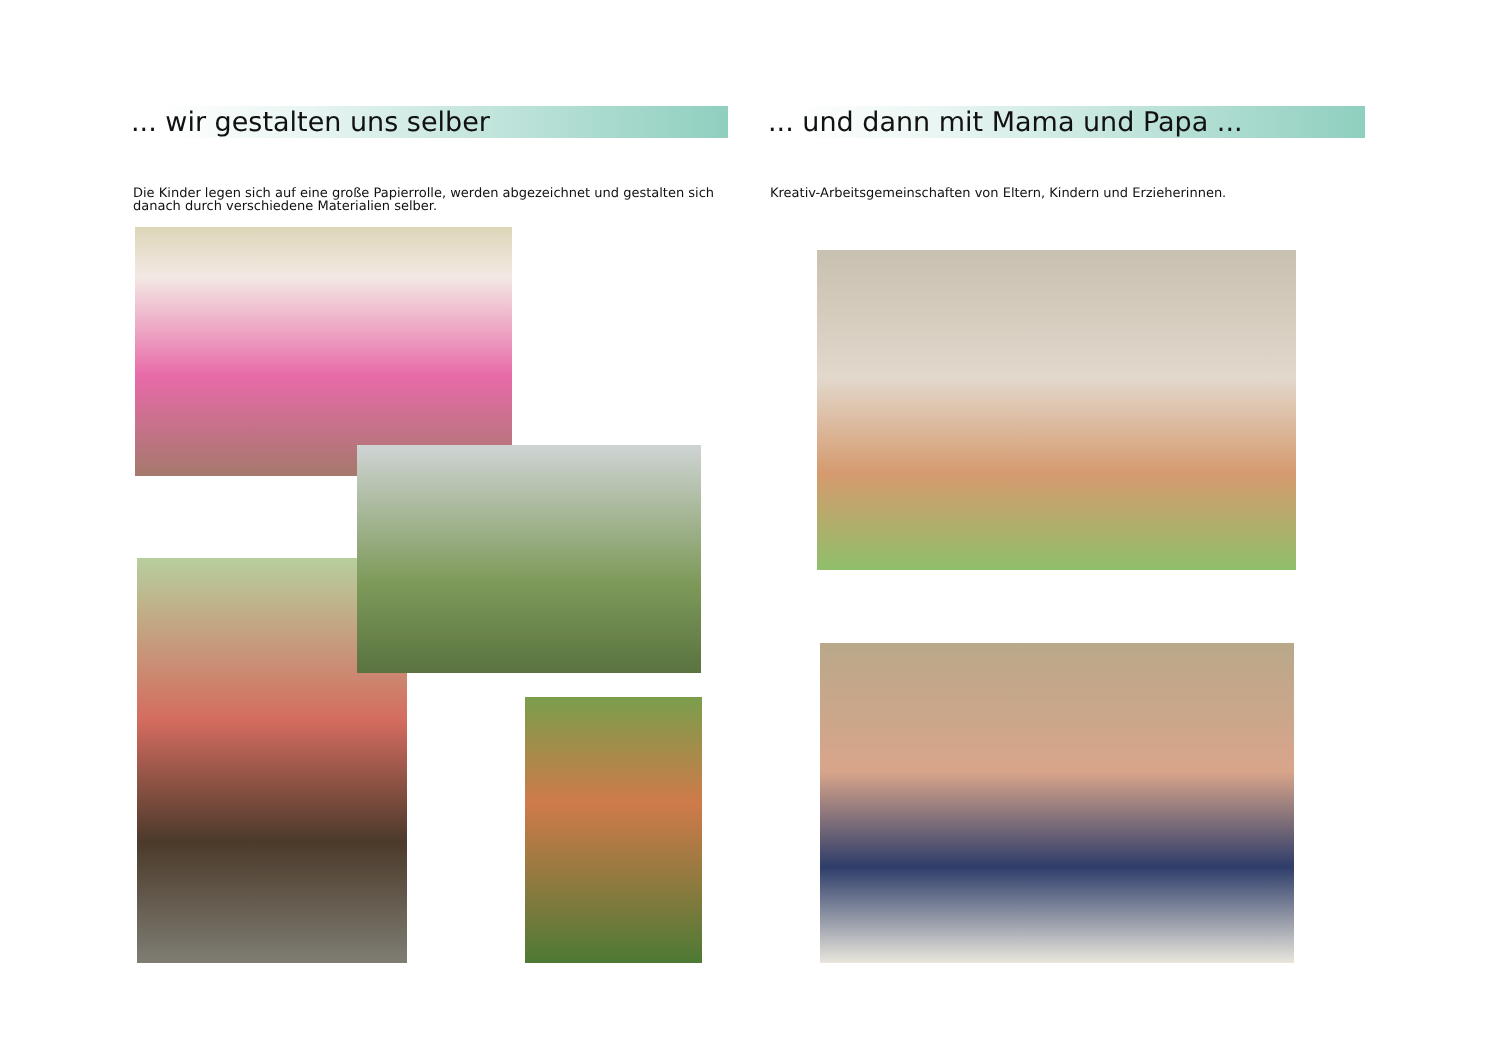... wir gestalten uns selber
Die Kinder legen sich auf eine große Papierrolle, werden abgezeichnet und gestalten sich danach durch verschiedene Materialien selber.
... und dann mit Mama und Papa ...
Kreativ-Arbeitsgemeinschaften von Eltern, Kindern und Erzieherinnen.